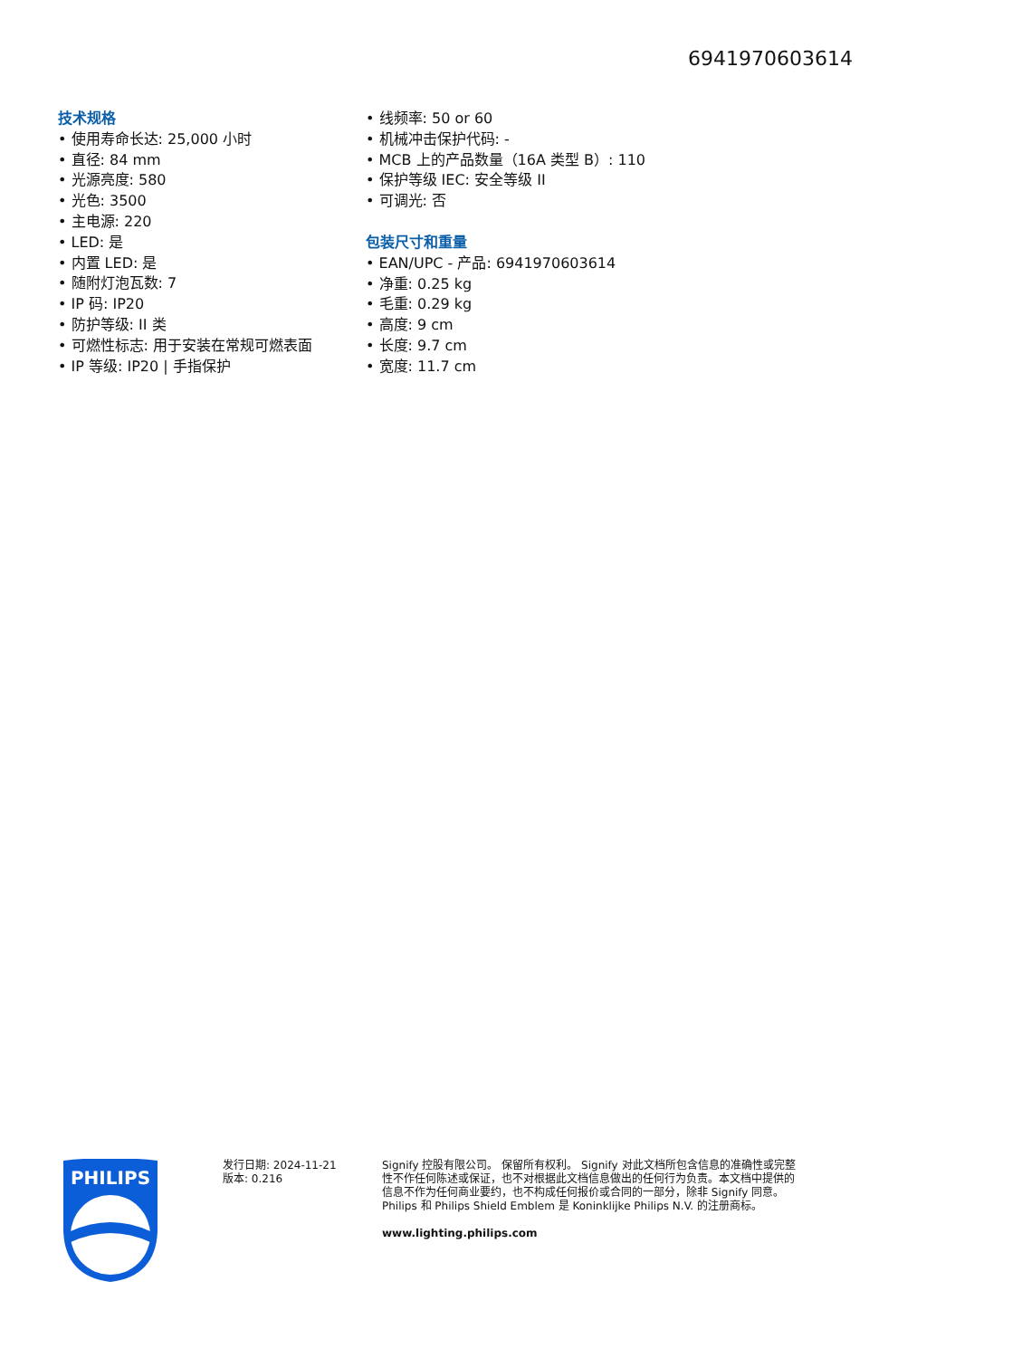6941970603614
技术规格
• 使用寿命长达: 25,000 小时
• 直径: 84 mm
• 光源亮度: 580
• 光色: 3500
• 主电源: 220
• LED: 是
• 内置 LED: 是
• 随附灯泡瓦数: 7
• IP 码: IP20
• 防护等级: II 类
• 可燃性标志: 用于安装在常规可燃表面
• IP 等级: IP20 | 手指保护
• 线频率: 50 or 60
• 机械冲击保护代码: -
• MCB 上的产品数量（16A 类型 B）: 110
• 保护等级 IEC: 安全等级 II
• 可调光: 否
包装尺寸和重量
• EAN/UPC - 产品: 6941970603614
• 净重: 0.25 kg
• 毛重: 0.29 kg
• 高度: 9 cm
• 长度: 9.7 cm
• 宽度: 11.7 cm
PHILIPS
发行日期: 2024-11-21
版本: 0.216
Signify 控股有限公司。 保留所有权利。 Signify 对此文档所包含信息的准确性或完整性不作任何陈述或保证，也不对根据此文档信息做出的任何行为负责。本文档中提供的信息不作为任何商业要约，也不构成任何报价或合同的一部分，除非 Signify 同意。 Philips 和 Philips Shield Emblem 是 Koninklijke Philips N.V. 的注册商标。
www.lighting.philips.com